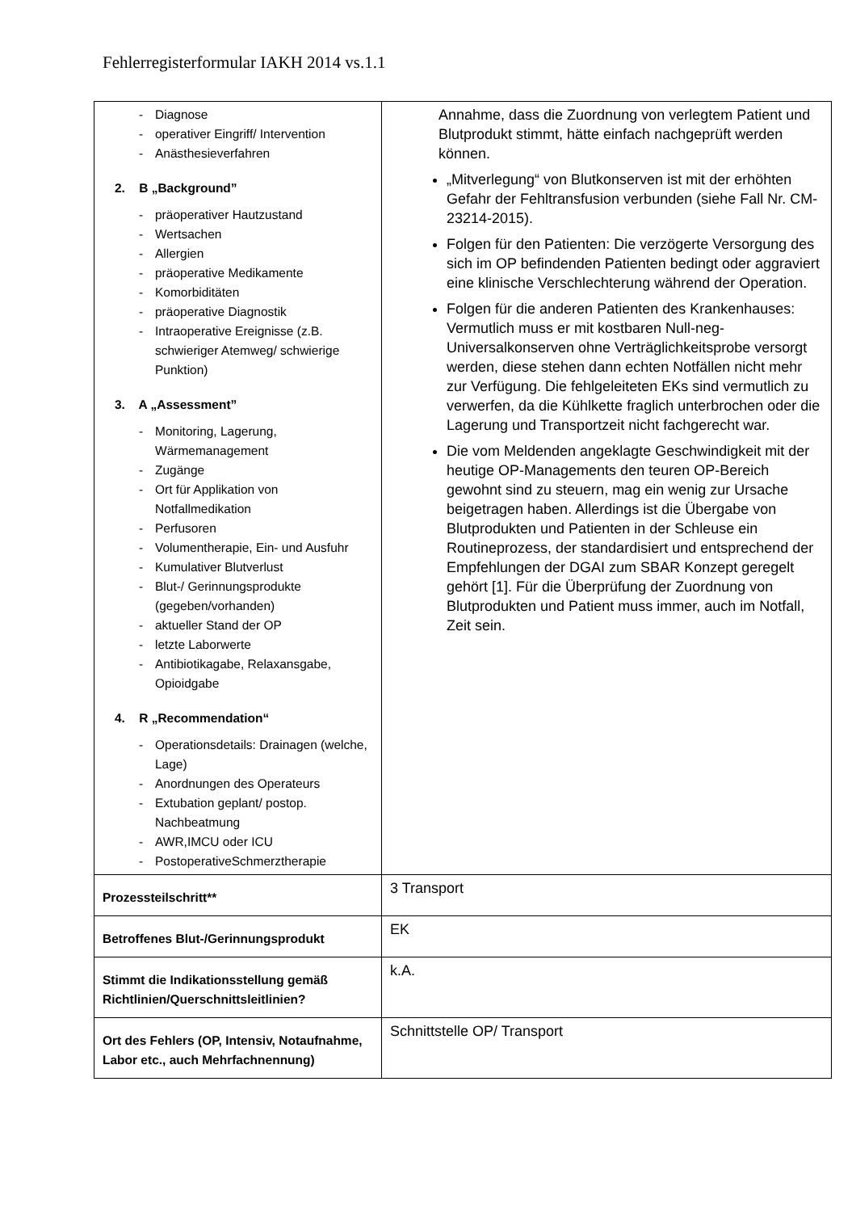Fehlerregisterformular IAKH 2014 vs.1.1
| - Diagnose - operativer Eingriff/ Intervention - Anästhesieverfahren 2. B „Background” - präoperativer Hautzustand - Wertsachen - Allergien - präoperative Medikamente - Komorbiditäten - präoperative Diagnostik - Intraoperative Ereignisse (z.B. schwieriger Atemweg/ schwierige Punktion) 3. A „Assessment” - Monitoring, Lagerung, Wärmemanagement - Zugänge - Ort für Applikation von Notfallmedikation - Perfusoren - Volumentherapie, Ein- und Ausfuhr - Kumulativer Blutverlust - Blut-/ Gerinnungsprodukte (gegeben/vorhanden) - aktueller Stand der OP - letzte Laborwerte - Antibiotikagabe, Relaxansgabe, Opioidgabe 4. R „Recommendation“ - Operationsdetails: Drainagen (welche, Lage) - Anordnungen des Operateurs - Extubation geplant/ postop. Nachbeatmung - AWR,IMCU oder ICU - PostoperativeSchmerztherapie | Annahme, dass die Zuordnung von verlegtem Patient und Blutprodukt stimmt, hätte einfach nachgeprüft werden können. „Mitverlegung“ von Blutkonserven ist mit der erhöhten Gefahr der Fehltransfusion verbunden (siehe Fall Nr. CM-23214-2015). Folgen für den Patienten: Die verzögerte Versorgung des sich im OP befindenden Patienten bedingt oder aggraviert eine klinische Verschlechterung während der Operation. Folgen für die anderen Patienten des Krankenhauses: Vermutlich muss er mit kostbaren Null-neg-Universalkonserven ohne Verträglichkeitsprobe versorgt werden, diese stehen dann echten Notfällen nicht mehr zur Verfügung. Die fehlgeleiteten EKs sind vermutlich zu verwerfen, da die Kühlkette fraglich unterbrochen oder die Lagerung und Transportzeit nicht fachgerecht war. Die vom Meldenden angeklagte Geschwindigkeit mit der heutige OP-Managements den teuren OP-Bereich gewohnt sind zu steuern, mag ein wenig zur Ursache beigetragen haben. Allerdings ist die Übergabe von Blutprodukten und Patienten in der Schleuse ein Routineprozess, der standardisiert und entsprechend der Empfehlungen der DGAI zum SBAR Konzept geregelt gehört [1]. Für die Überprüfung der Zuordnung von Blutprodukten und Patient muss immer, auch im Notfall, Zeit sein. |
| Prozessteilschritt** | 3 Transport |
| Betroffenes Blut-/Gerinnungsprodukt | EK |
| Stimmt die Indikationsstellung gemäß Richtlinien/Querschnittsleitlinien? | k.A. |
| Ort des Fehlers (OP, Intensiv, Notaufnahme, Labor etc., auch Mehrfachnennung) | Schnittstelle OP/ Transport |